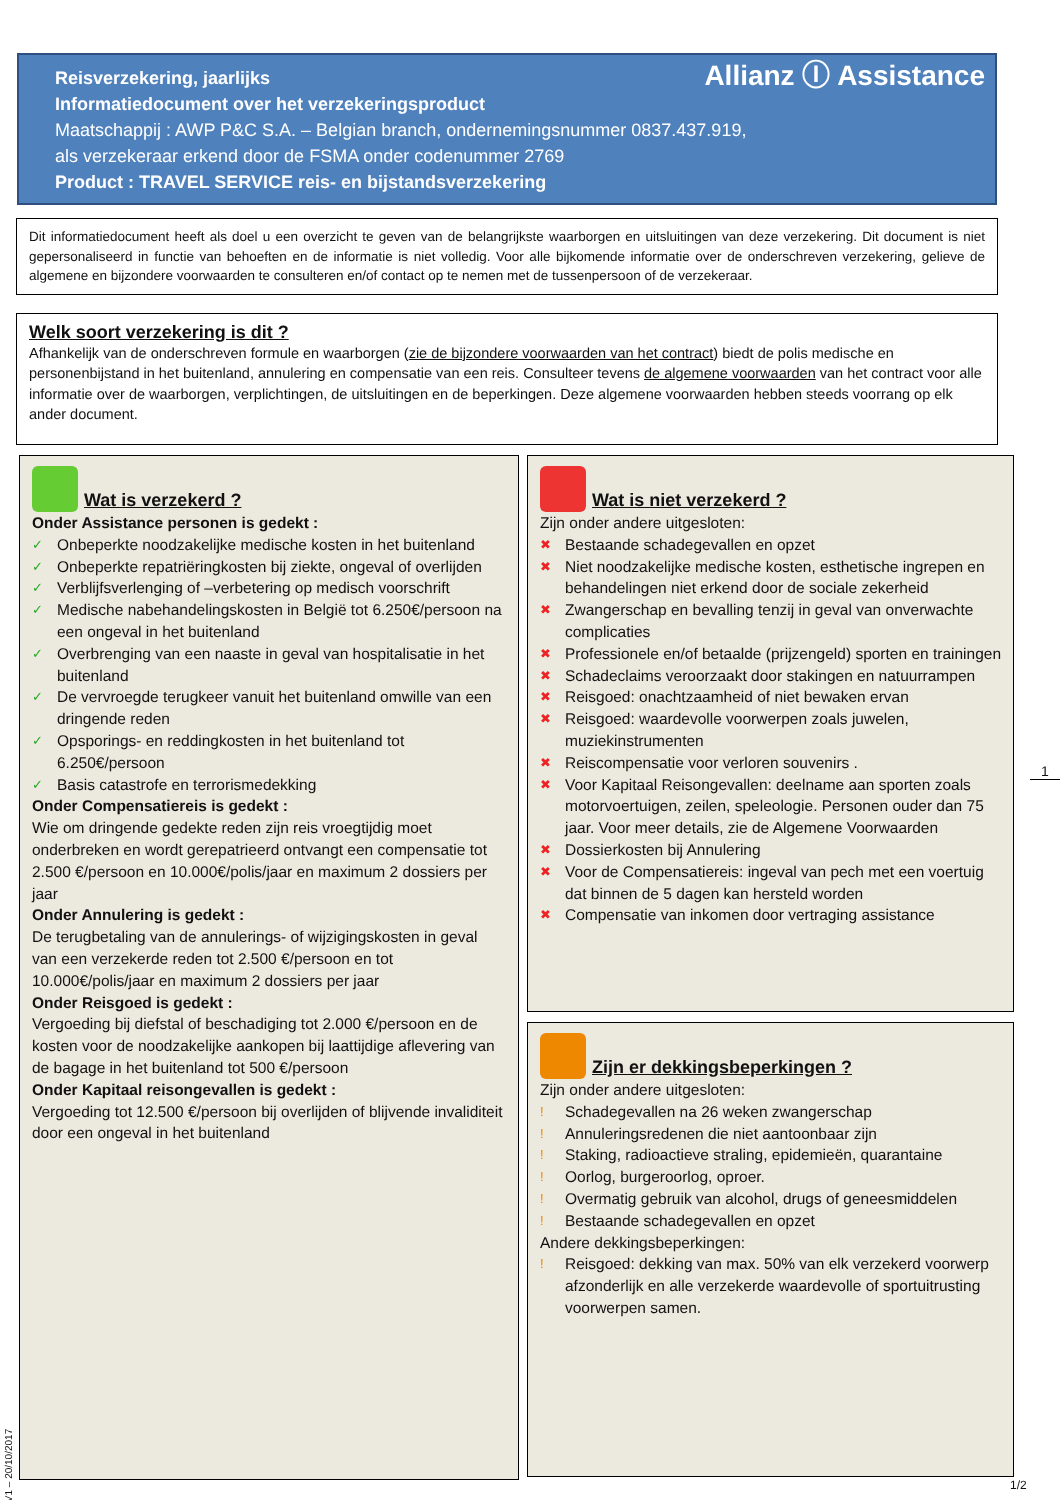Reisverzekering, jaarlijks
Informatiedocument over het verzekeringsproduct
Maatschappij : AWP P&C S.A. – Belgian branch, ondernemingsnummer 0837.437.919,
als verzekeraar erkend door de FSMA onder codenummer 2769
Product : TRAVEL SERVICE reis- en bijstandsverzekering
Allianz Ⓘ Assistance
Dit informatiedocument heeft als doel u een overzicht te geven van de belangrijkste waarborgen en uitsluitingen van deze verzekering. Dit document is niet gepersonaliseerd in functie van behoeften en de informatie is niet volledig. Voor alle bijkomende informatie over de onderschreven verzekering, gelieve de algemene en bijzondere voorwaarden te consulteren en/of contact op te nemen met de tussenpersoon of de verzekeraar.
Welk soort verzekering is dit ?
Afhankelijk van de onderschreven formule en waarborgen (zie de bijzondere voorwaarden van het contract) biedt de polis medische en personenbijstand in het buitenland, annulering en compensatie van een reis. Consulteer tevens de algemene voorwaarden van het contract voor alle informatie over de waarborgen, verplichtingen, de uitsluitingen en de beperkingen. Deze algemene voorwaarden hebben steeds voorrang op elk ander document.
Wat is verzekerd ?
Onder Assistance personen is gedekt :
✓ Onbeperkte noodzakelijke medische kosten in het buitenland
✓ Onbeperkte repatriëringkosten bij ziekte, ongeval of overlijden
✓ Verblijfsverlenging of –verbetering op medisch voorschrift
✓ Medische nabehandelingskosten in België tot 6.250€/persoon na een ongeval in het buitenland
✓ Overbrenging van een naaste in geval van hospitalisatie in het buitenland
✓ De vervroegde terugkeer vanuit het buitenland omwille van een dringende reden
✓ Opsporings- en reddingkosten in het buitenland tot 6.250€/persoon
✓ Basis catastrofe en terrorismedekking
Onder Compensatiereis is gedekt :
Wie om dringende gedekte reden zijn reis vroegtijdig moet onderbreken en wordt gerepatrieerd ontvangt een compensatie tot 2.500 €/persoon en 10.000€/polis/jaar en maximum 2 dossiers per jaar
Onder Annulering is gedekt :
De terugbetaling van de annulerings- of wijzigingskosten in geval van een verzekerde reden tot 2.500 €/persoon en tot 10.000€/polis/jaar en maximum 2 dossiers per jaar
Onder Reisgoed is gedekt :
Vergoeding bij diefstal of beschadiging tot 2.000 €/persoon en de kosten voor de noodzakelijke aankopen bij laattijdige aflevering van de bagage in het buitenland tot 500 €/persoon
Onder Kapitaal reisongevallen is gedekt :
Vergoeding tot 12.500 €/persoon bij overlijden of blijvende invaliditeit door een ongeval in het buitenland
Wat is niet verzekerd ?
Zijn onder andere uitgesloten:
✖ Bestaande schadegevallen en opzet
✖ Niet noodzakelijke medische kosten, esthetische ingrepen en behandelingen niet erkend door de sociale zekerheid
✖ Zwangerschap en bevalling tenzij in geval van onverwachte complicaties
✖ Professionele en/of betaalde (prijzengeld) sporten en trainingen
✖ Schadeclaims veroorzaakt door stakingen en natuurrampen
✖ Reisgoed: onachtzaamheid of niet bewaken ervan
✖ Reisgoed: waardevolle voorwerpen zoals juwelen, muziekinstrumenten
✖ Reiscompensatie voor verloren souvenirs .
✖ Voor Kapitaal Reisongevallen: deelname aan sporten zoals motorvoertuigen, zeilen, speleologie. Personen ouder dan 75 jaar. Voor meer details, zie de Algemene Voorwaarden
✖ Dossierkosten bij Annulering
✖ Voor de Compensatiereis: ingeval van pech met een voertuig dat binnen de 5 dagen kan hersteld worden
✖ Compensatie van inkomen door vertraging assistance
Zijn er dekkingsbeperkingen ?
Zijn onder andere uitgesloten:
! Schadegevallen na 26 weken zwangerschap
! Annuleringsredenen die niet aantoonbaar zijn
! Staking, radioactieve straling, epidemieën, quarantaine
! Oorlog, burgeroorlog, oproer.
! Overmatig gebruik van alcohol, drugs of geneesmiddelen
! Bestaande schadegevallen en opzet
Andere dekkingsbeperkingen:
! Reisgoed: dekking van max. 50% van elk verzekerd voorwerp afzonderlijk en alle verzekerde waardevolle of sportuitrusting voorwerpen samen.
1
1/2
V1 – 20/10/2017